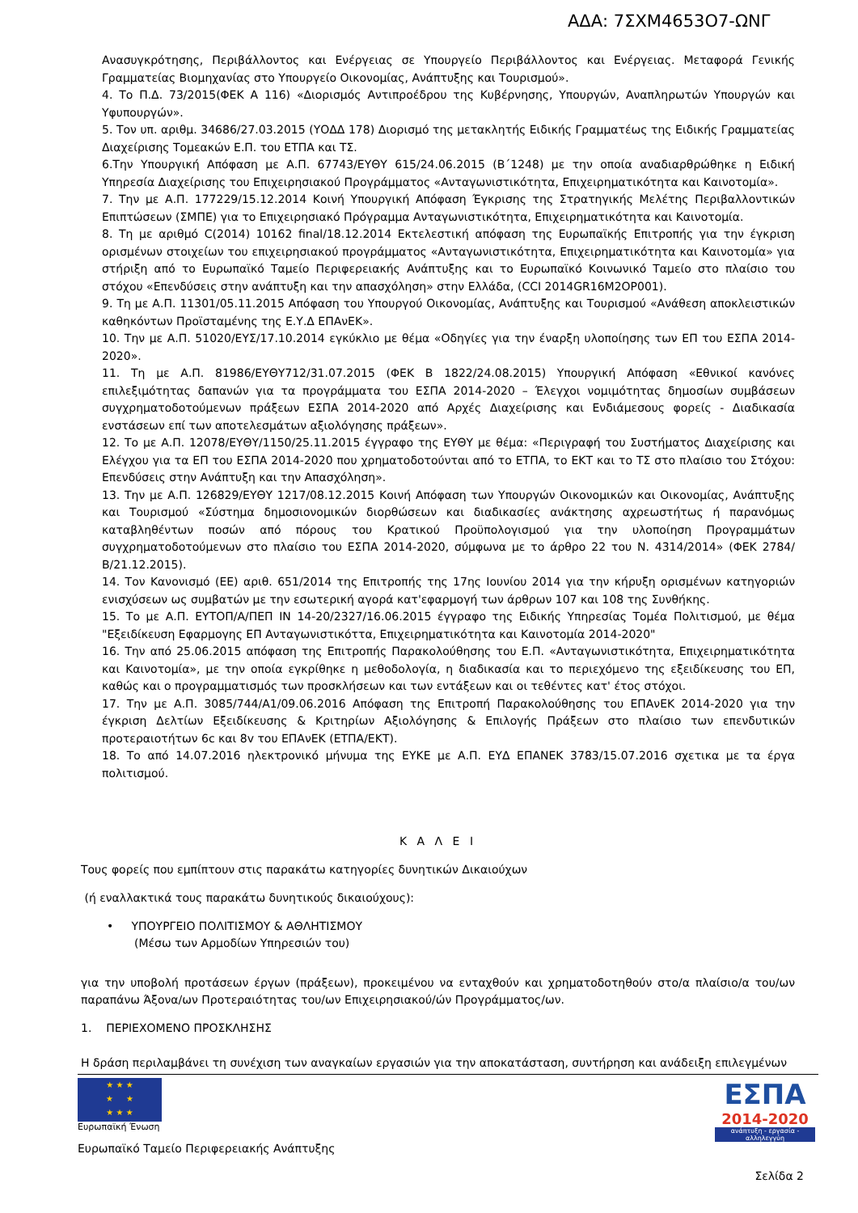ΑΔΑ: 7ΣΧΜ4653Ο7-ΩΝΓ
Ανασυγκρότησης, Περιβάλλοντος και Ενέργειας σε Υπουργείο Περιβάλλοντος και Ενέργειας. Μεταφορά Γενικής Γραμματείας Βιομηχανίας στο Υπουργείο Οικονομίας, Ανάπτυξης και Τουρισμού».
4. Το Π.Δ. 73/2015(ΦΕΚ Α 116) «Διορισμός Αντιπροέδρου της Κυβέρνησης, Υπουργών, Αναπληρωτών Υπουργών και Υφυπουργών».
5. Τον υπ. αριθμ. 34686/27.03.2015 (ΥΟΔΔ 178) Διορισμό της μετακλητής Ειδικής Γραμματέως της Ειδικής Γραμματείας Διαχείρισης Τομεακών Ε.Π. του ΕΤΠΑ και ΤΣ.
6.Την Υπουργική Απόφαση με Α.Π. 67743/ΕΥΘΥ 615/24.06.2015 (Β΄1248) με την οποία αναδιαρθρώθηκε η Ειδική Υπηρεσία Διαχείρισης του Επιχειρησιακού Προγράμματος «Ανταγωνιστικότητα, Επιχειρηματικότητα και Καινοτομία».
7. Την με Α.Π. 177229/15.12.2014 Κοινή Υπουργική Απόφαση Έγκρισης της Στρατηγικής Μελέτης Περιβαλλοντικών Επιπτώσεων (ΣΜΠΕ) για το Επιχειρησιακό Πρόγραμμα Ανταγωνιστικότητα, Επιχειρηματικότητα και Καινοτομία.
8. Τη με αριθμό C(2014) 10162 final/18.12.2014 Εκτελεστική απόφαση της Ευρωπαϊκής Επιτροπής για την έγκριση ορισμένων στοιχείων του επιχειρησιακού προγράμματος «Ανταγωνιστικότητα, Επιχειρηματικότητα και Καινοτομία» για στήριξη από το Ευρωπαϊκό Ταμείο Περιφερειακής Ανάπτυξης και το Ευρωπαϊκό Κοινωνικό Ταμείο στο πλαίσιο του στόχου «Επενδύσεις στην ανάπτυξη και την απασχόληση» στην Ελλάδα, (CCI 2014GR16M2OP001).
9. Τη με Α.Π. 11301/05.11.2015 Απόφαση του Υπουργού Οικονομίας, Ανάπτυξης και Τουρισμού «Ανάθεση αποκλειστικών καθηκόντων Προϊσταμένης της Ε.Υ.Δ ΕΠΑνΕΚ».
10. Την με Α.Π. 51020/ΕΥΣ/17.10.2014 εγκύκλιο με θέμα «Οδηγίες για την έναρξη υλοποίησης των ΕΠ του ΕΣΠΑ 2014-2020».
11. Τη με Α.Π. 81986/ΕΥΘΥ712/31.07.2015 (ΦΕΚ Β 1822/24.08.2015) Υπουργική Απόφαση «Εθνικοί κανόνες επιλεξιμότητας δαπανών για τα προγράμματα του ΕΣΠΑ 2014-2020 – Έλεγχοι νομιμότητας δημοσίων συμβάσεων συγχρηματοδοτούμενων πράξεων ΕΣΠΑ 2014-2020 από Αρχές Διαχείρισης και Ενδιάμεσους φορείς - Διαδικασία ενστάσεων επί των αποτελεσμάτων αξιολόγησης πράξεων».
12. Το με Α.Π. 12078/ΕΥΘΥ/1150/25.11.2015 έγγραφο της ΕΥΘΥ με θέμα: «Περιγραφή του Συστήματος Διαχείρισης και Ελέγχου για τα ΕΠ του ΕΣΠΑ 2014-2020 που χρηματοδοτούνται από το ΕΤΠΑ, το ΕΚΤ και το ΤΣ στο πλαίσιο του Στόχου: Επενδύσεις στην Ανάπτυξη και την Απασχόληση».
13. Την με Α.Π. 126829/ΕΥΘΥ 1217/08.12.2015 Κοινή Απόφαση των Υπουργών Οικονομικών και Οικονομίας, Ανάπτυξης και Τουρισμού «Σύστημα δημοσιονομικών διορθώσεων και διαδικασίες ανάκτησης αχρεωστήτως ή παρανόμως καταβληθέντων ποσών από πόρους του Κρατικού Προϋπολογισμού για την υλοποίηση Προγραμμάτων συγχρηματοδοτούμενων στο πλαίσιο του ΕΣΠΑ 2014-2020, σύμφωνα με το άρθρο 22 του Ν. 4314/2014» (ΦΕΚ 2784/Β/21.12.2015).
14. Τον Κανονισμό (ΕΕ) αριθ. 651/2014 της Επιτροπής της 17ης Ιουνίου 2014 για την κήρυξη ορισμένων κατηγοριών ενισχύσεων ως συμβατών με την εσωτερική αγορά κατ'εφαρμογή των άρθρων 107 και 108 της Συνθήκης.
15. Το με Α.Π. ΕΥΤΟΠ/Α/ΠΕΠ ΙΝ 14-20/2327/16.06.2015 έγγραφο της Ειδικής Υπηρεσίας Τομέα Πολιτισμού, με θέμα "Εξειδίκευση Εφαρμογης ΕΠ Ανταγωνιστικόττα, Επιχειρηματικότητα και Καινοτομία 2014-2020"
16. Την από 25.06.2015 απόφαση της Επιτροπής Παρακολούθησης του Ε.Π. «Ανταγωνιστικότητα, Επιχειρηματικότητα και Καινοτομία», με την οποία εγκρίθηκε η μεθοδολογία, η διαδικασία και το περιεχόμενο της εξειδίκευσης του ΕΠ, καθώς και ο προγραμματισμός των προσκλήσεων και των εντάξεων και οι τεθέντες κατ' έτος στόχοι.
17. Την με Α.Π. 3085/744/Α1/09.06.2016 Απόφαση της Επιτροπή Παρακολούθησης του ΕΠΑνΕΚ 2014-2020 για την έγκριση Δελτίων Εξειδίκευσης & Κριτηρίων Αξιολόγησης & Επιλογής Πράξεων στο πλαίσιο των επενδυτικών προτεραιοτήτων 6c και 8v του ΕΠΑνΕΚ (ΕΤΠΑ/ΕΚΤ).
18. Το από 14.07.2016 ηλεκτρονικό μήνυμα της ΕΥΚΕ με Α.Π. ΕΥΔ ΕΠΑΝΕΚ 3783/15.07.2016 σχετικα με τα έργα πολιτισμού.
Κ Α Λ Ε Ι
Τους φορείς που εμπίπτουν στις παρακάτω κατηγορίες δυνητικών Δικαιούχων
(ή εναλλακτικά τους παρακάτω δυνητικούς δικαιούχους):
• ΥΠΟΥΡΓΕΙΟ ΠΟΛΙΤΙΣΜΟΥ & ΑΘΛΗΤΙΣΜΟΥ
(Μέσω των Αρμοδίων Υπηρεσιών του)
για την υποβολή προτάσεων έργων (πράξεων), προκειμένου να ενταχθούν και χρηματοδοτηθούν στο/α πλαίσιο/α του/ων παραπάνω Άξονα/ων Προτεραιότητας του/ων Επιχειρησιακού/ών Προγράμματος/ων.
1. ΠΕΡΙΕΧΟΜΕΝΟ ΠΡΟΣΚΛΗΣΗΣ
Η δράση περιλαμβάνει τη συνέχιση των αναγκαίων εργασιών για την αποκατάσταση, συντήρηση και ανάδειξη επιλεγμένων
★ ★ ★
★ ★
★ ★ ★
Ευρωπαϊκή Ένωση
Ευρωπαϊκό Ταμείο Περιφερειακής Ανάπτυξης
ΕΣΠΑ
2014-2020
ανάπτυξη - εργασία - αλληλεγγύη
Σελίδα 2